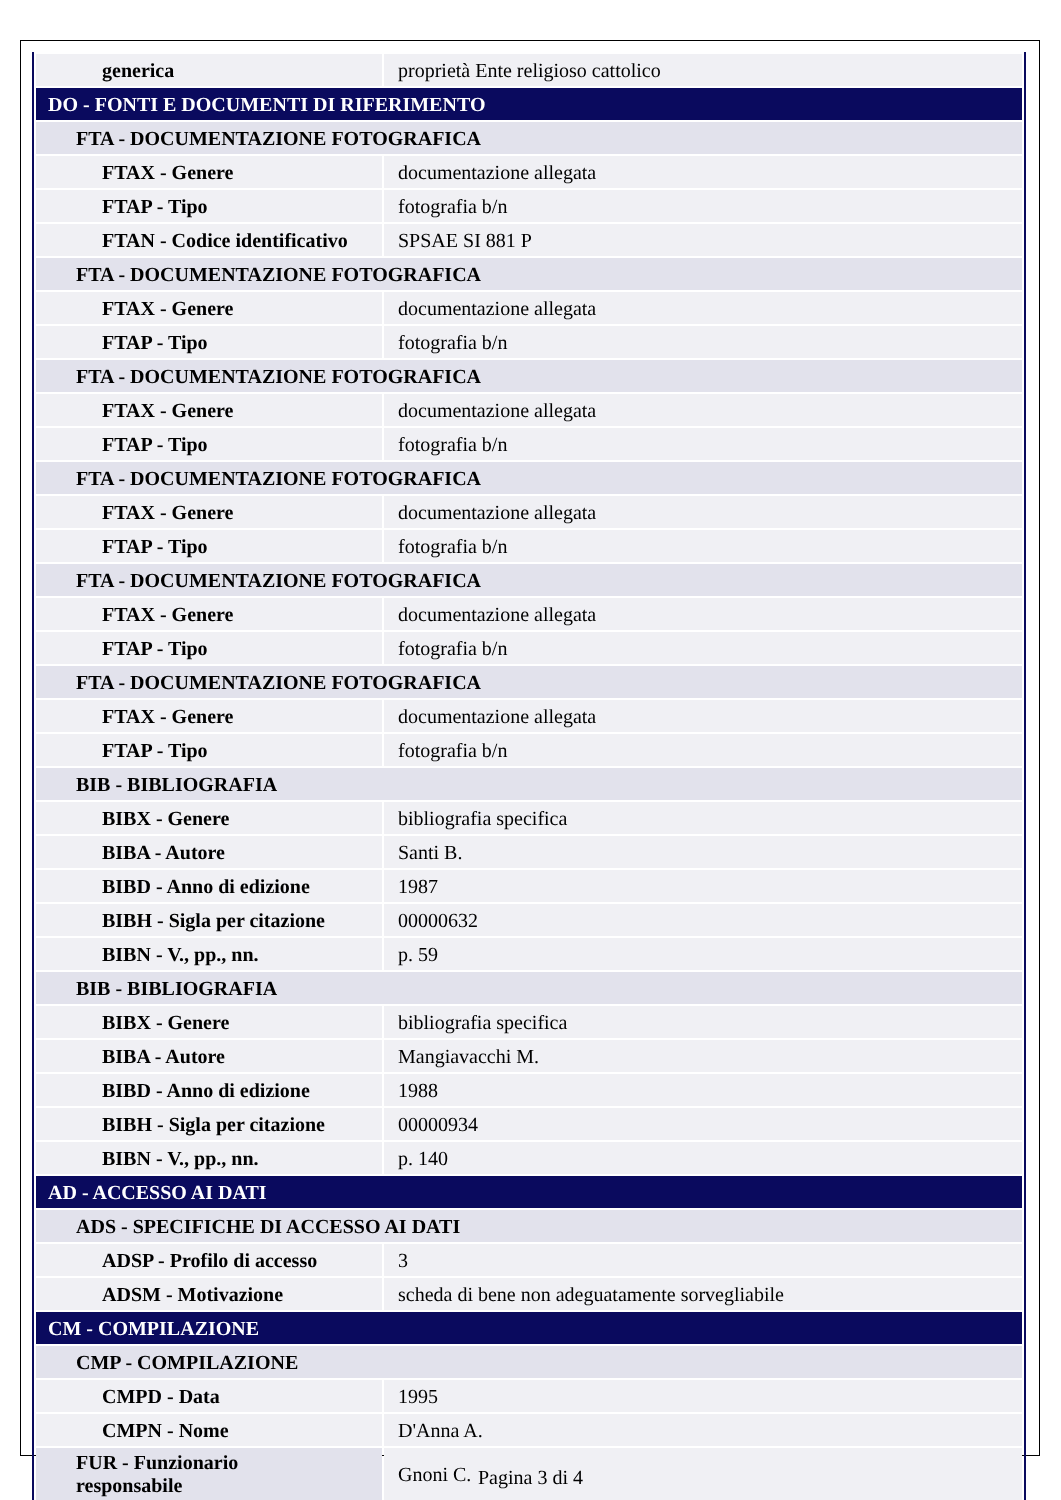| generica | proprietà Ente religioso cattolico |
| DO - FONTI E DOCUMENTI DI RIFERIMENTO | |
| FTA - DOCUMENTAZIONE FOTOGRAFICA | |
| FTAX - Genere | documentazione allegata |
| FTAP - Tipo | fotografia b/n |
| FTAN - Codice identificativo | SPSAE SI 881 P |
| FTA - DOCUMENTAZIONE FOTOGRAFICA | |
| FTAX - Genere | documentazione allegata |
| FTAP - Tipo | fotografia b/n |
| FTA - DOCUMENTAZIONE FOTOGRAFICA | |
| FTAX - Genere | documentazione allegata |
| FTAP - Tipo | fotografia b/n |
| FTA - DOCUMENTAZIONE FOTOGRAFICA | |
| FTAX - Genere | documentazione allegata |
| FTAP - Tipo | fotografia b/n |
| FTA - DOCUMENTAZIONE FOTOGRAFICA | |
| FTAX - Genere | documentazione allegata |
| FTAP - Tipo | fotografia b/n |
| FTA - DOCUMENTAZIONE FOTOGRAFICA | |
| FTAX - Genere | documentazione allegata |
| FTAP - Tipo | fotografia b/n |
| BIB - BIBLIOGRAFIA | |
| BIBX - Genere | bibliografia specifica |
| BIBA - Autore | Santi B. |
| BIBD - Anno di edizione | 1987 |
| BIBH - Sigla per citazione | 00000632 |
| BIBN - V., pp., nn. | p. 59 |
| BIB - BIBLIOGRAFIA | |
| BIBX - Genere | bibliografia specifica |
| BIBA - Autore | Mangiavacchi M. |
| BIBD - Anno di edizione | 1988 |
| BIBH - Sigla per citazione | 00000934 |
| BIBN - V., pp., nn. | p. 140 |
| AD - ACCESSO AI DATI | |
| ADS - SPECIFICHE DI ACCESSO AI DATI | |
| ADSP - Profilo di accesso | 3 |
| ADSM - Motivazione | scheda di bene non adeguatamente sorvegliabile |
| CM - COMPILAZIONE | |
| CMP - COMPILAZIONE | |
| CMPD - Data | 1995 |
| CMPN - Nome | D'Anna A. |
| FUR - Funzionario responsabile | Gnoni C. |
Pagina 3 di 4